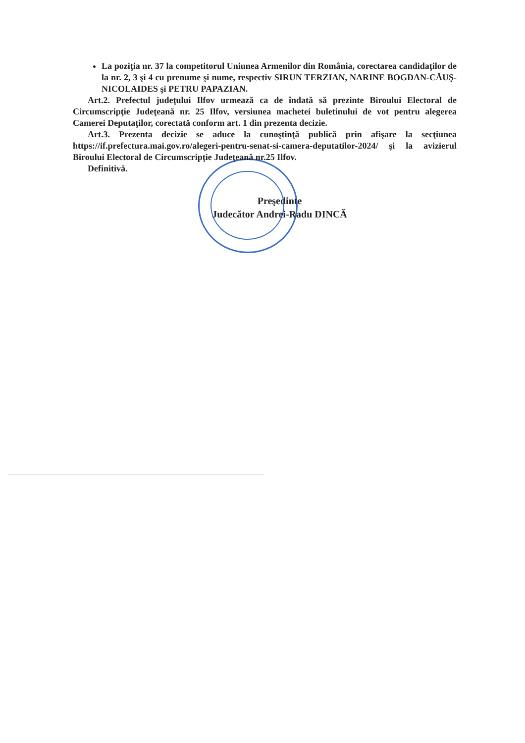La poziţia nr. 37 la competitorul Uniunea Armenilor din România, corectarea candidaţilor de la nr. 2, 3 şi 4 cu prenume şi nume, respectiv SIRUN TERZIAN, NARINE BOGDAN-CĂUŞ-NICOLAIDES şi PETRU PAPAZIAN.
Art.2. Prefectul judeţului Ilfov urmează ca de îndată să prezinte Biroului Electoral de Circumscripţie Judeţeană nr. 25 Ilfov, versiunea machetei buletinului de vot pentru alegerea Camerei Deputaţilor, corectată conform art. 1 din prezenta decizie.
Art.3. Prezenta decizie se aduce la cunoştinţă publică prin afişare la secţiunea https://if.prefectura.mai.gov.ro/alegeri-pentru-senat-si-camera-deputatilor-2024/ şi la avizierul Biroului Electoral de Circumscripţie Judeţeană nr.25 Ilfov.
Definitivă.
Preşedinte
Judecător Andrei-Radu DINCĂ